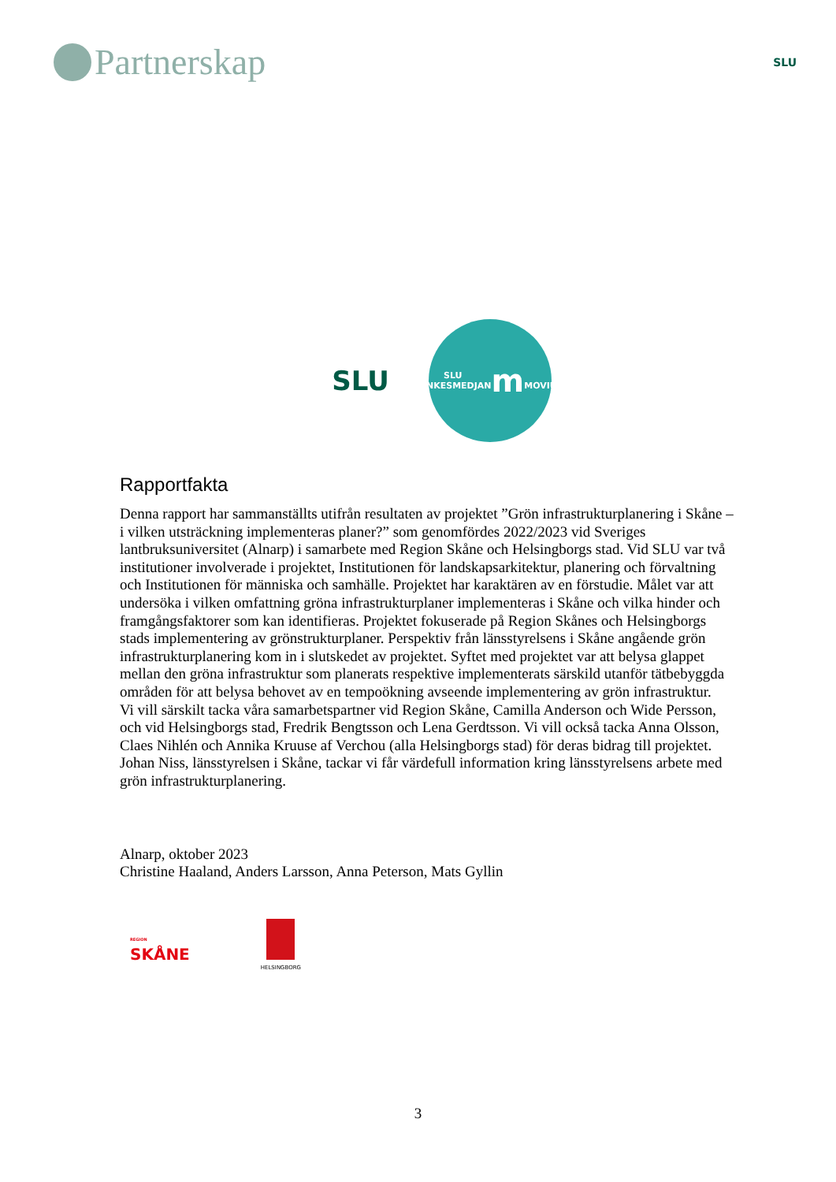Partnerskap
SLU
SLU
SLU TANKESMEDJAN
m
MOVIUM
Rapportfakta
Denna rapport har sammanställts utifrån resultaten av projektet ”Grön infrastrukturplanering i Skåne – i vilken utsträckning implementeras planer?” som genomfördes 2022/2023 vid Sveriges lantbruksuniversitet (Alnarp) i samarbete med Region Skåne och Helsingborgs stad. Vid SLU var två institutioner involverade i projektet, Institutionen för landskapsarkitektur, planering och förvaltning och Institutionen för människa och samhälle. Projektet har karaktären av en förstudie. Målet var att undersöka i vilken omfattning gröna infrastrukturplaner implementeras i Skåne och vilka hinder och framgångsfaktorer som kan identifieras. Projektet fokuserade på Region Skånes och Helsingborgs stads implementering av grönstrukturplaner. Perspektiv från länsstyrelsens i Skåne angående grön infrastrukturplanering kom in i slutskedet av projektet. Syftet med projektet var att belysa glappet mellan den gröna infrastruktur som planerats respektive implementerats särskild utanför tätbebyggda områden för att belysa behovet av en tempoökning avseende implementering av grön infrastruktur.
Vi vill särskilt tacka våra samarbetspartner vid Region Skåne, Camilla Anderson och Wide Persson, och vid Helsingborgs stad, Fredrik Bengtsson och Lena Gerdtsson. Vi vill också tacka Anna Olsson, Claes Nihlén och Annika Kruuse af Verchou (alla Helsingborgs stad) för deras bidrag till projektet. Johan Niss, länsstyrelsen i Skåne, tackar vi får värdefull information kring länsstyrelsens arbete med grön infrastrukturplanering.
Alnarp, oktober 2023
Christine Haaland, Anders Larsson, Anna Peterson, Mats Gyllin
REGION
SKÅNE
HELSINGBORG
3